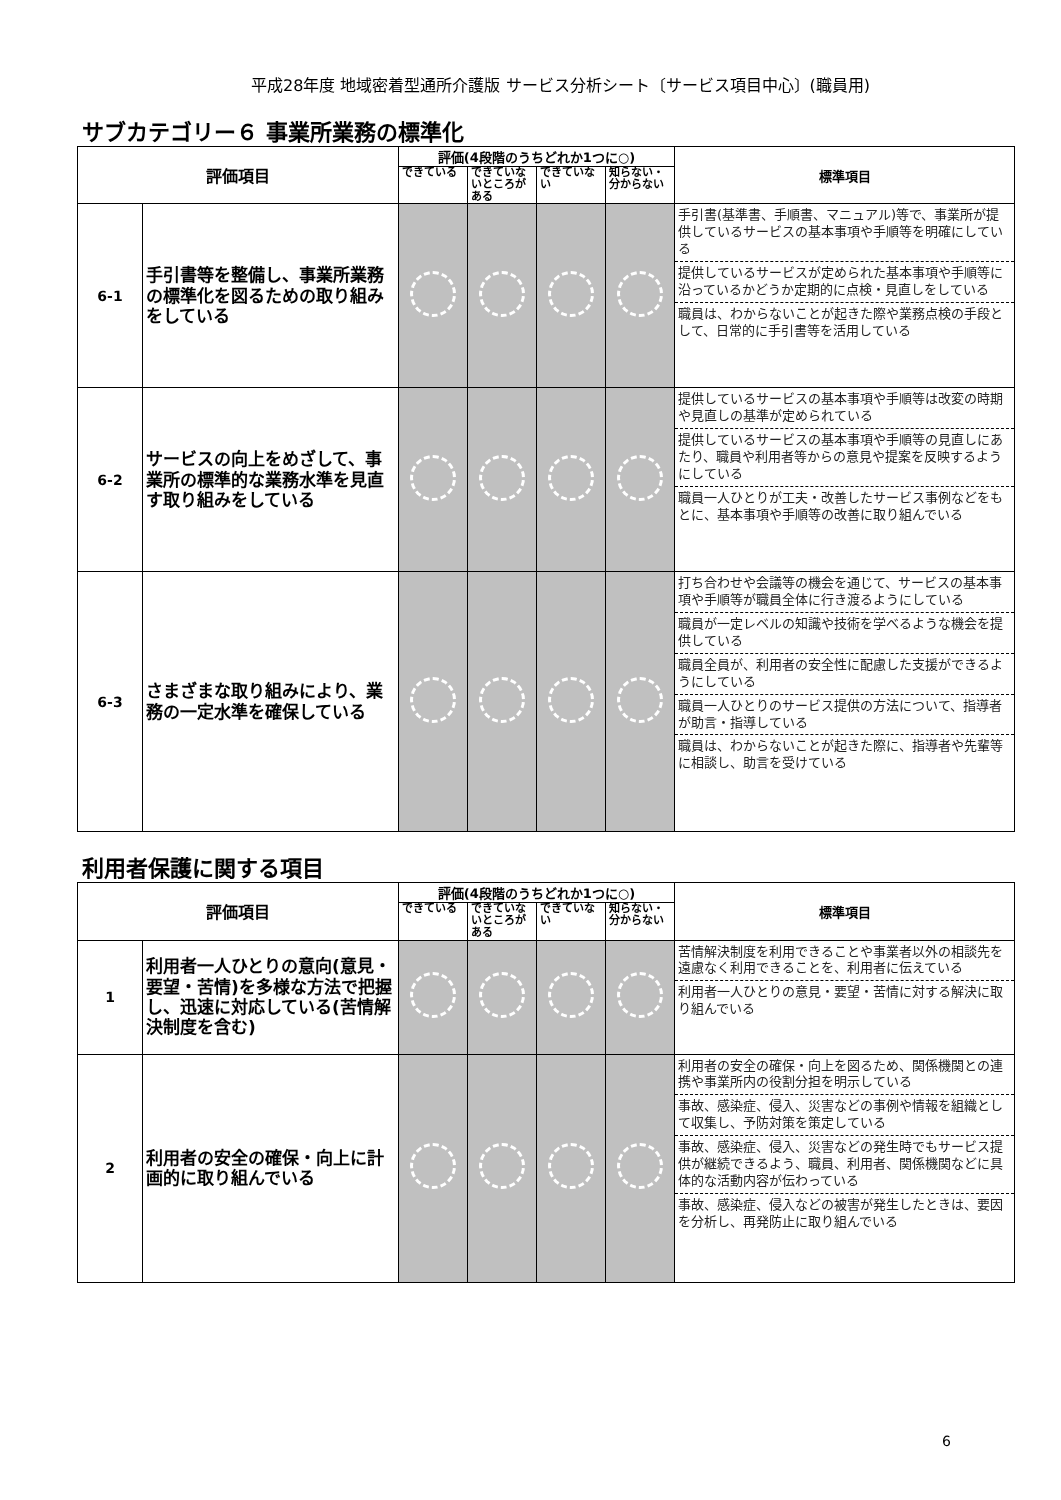平成28年度 地域密着型通所介護版 サービス分析シート〔サービス項目中心〕(職員用)
サブカテゴリー６ 事業所業務の標準化
| 評価項目 | | 評価(4段階のうちどれか1つに○) | | | | 標準項目 |
| --- | --- | --- | --- | --- | --- | --- |
| | | できている | できていないところがある | できていない | 知らない・分からない | |
| 6-1 | 手引書等を整備し、事業所業務の標準化を図るための取り組みをしている | | | | | 手引書(基準書、手順書、マニュアル)等で、事業所が提供しているサービスの基本事項や手順等を明確にしている 提供しているサービスが定められた基本事項や手順等に沿っているかどうか定期的に点検・見直しをしている 職員は、わからないことが起きた際や業務点検の手段として、日常的に手引書等を活用している |
| 6-2 | サービスの向上をめざして、事業所の標準的な業務水準を見直す取り組みをしている | | | | | 提供しているサービスの基本事項や手順等は改変の時期や見直しの基準が定められている 提供しているサービスの基本事項や手順等の見直しにあたり、職員や利用者等からの意見や提案を反映するようにしている 職員一人ひとりが工夫・改善したサービス事例などをもとに、基本事項や手順等の改善に取り組んでいる |
| 6-3 | さまざまな取り組みにより、業務の一定水準を確保している | | | | | 打ち合わせや会議等の機会を通じて、サービスの基本事項や手順等が職員全体に行き渡るようにしている 職員が一定レベルの知識や技術を学べるような機会を提供している 職員全員が、利用者の安全性に配慮した支援ができるようにしている 職員一人ひとりのサービス提供の方法について、指導者が助言・指導している 職員は、わからないことが起きた際に、指導者や先輩等に相談し、助言を受けている |
利用者保護に関する項目
| 評価項目 | | 評価(4段階のうちどれか1つに○) | | | | 標準項目 |
| --- | --- | --- | --- | --- | --- | --- |
| | | できている | できていないところがある | できていない | 知らない・分からない | |
| 1 | 利用者一人ひとりの意向(意見・要望・苦情)を多様な方法で把握し、迅速に対応している(苦情解決制度を含む) | | | | | 苦情解決制度を利用できることや事業者以外の相談先を遠慮なく利用できることを、利用者に伝えている 利用者一人ひとりの意見・要望・苦情に対する解決に取り組んでいる |
| 2 | 利用者の安全の確保・向上に計画的に取り組んでいる | | | | | 利用者の安全の確保・向上を図るため、関係機関との連携や事業所内の役割分担を明示している 事故、感染症、侵入、災害などの事例や情報を組織として収集し、予防対策を策定している 事故、感染症、侵入、災害などの発生時でもサービス提供が継続できるよう、職員、利用者、関係機関などに具体的な活動内容が伝わっている 事故、感染症、侵入などの被害が発生したときは、要因を分析し、再発防止に取り組んでいる |
6